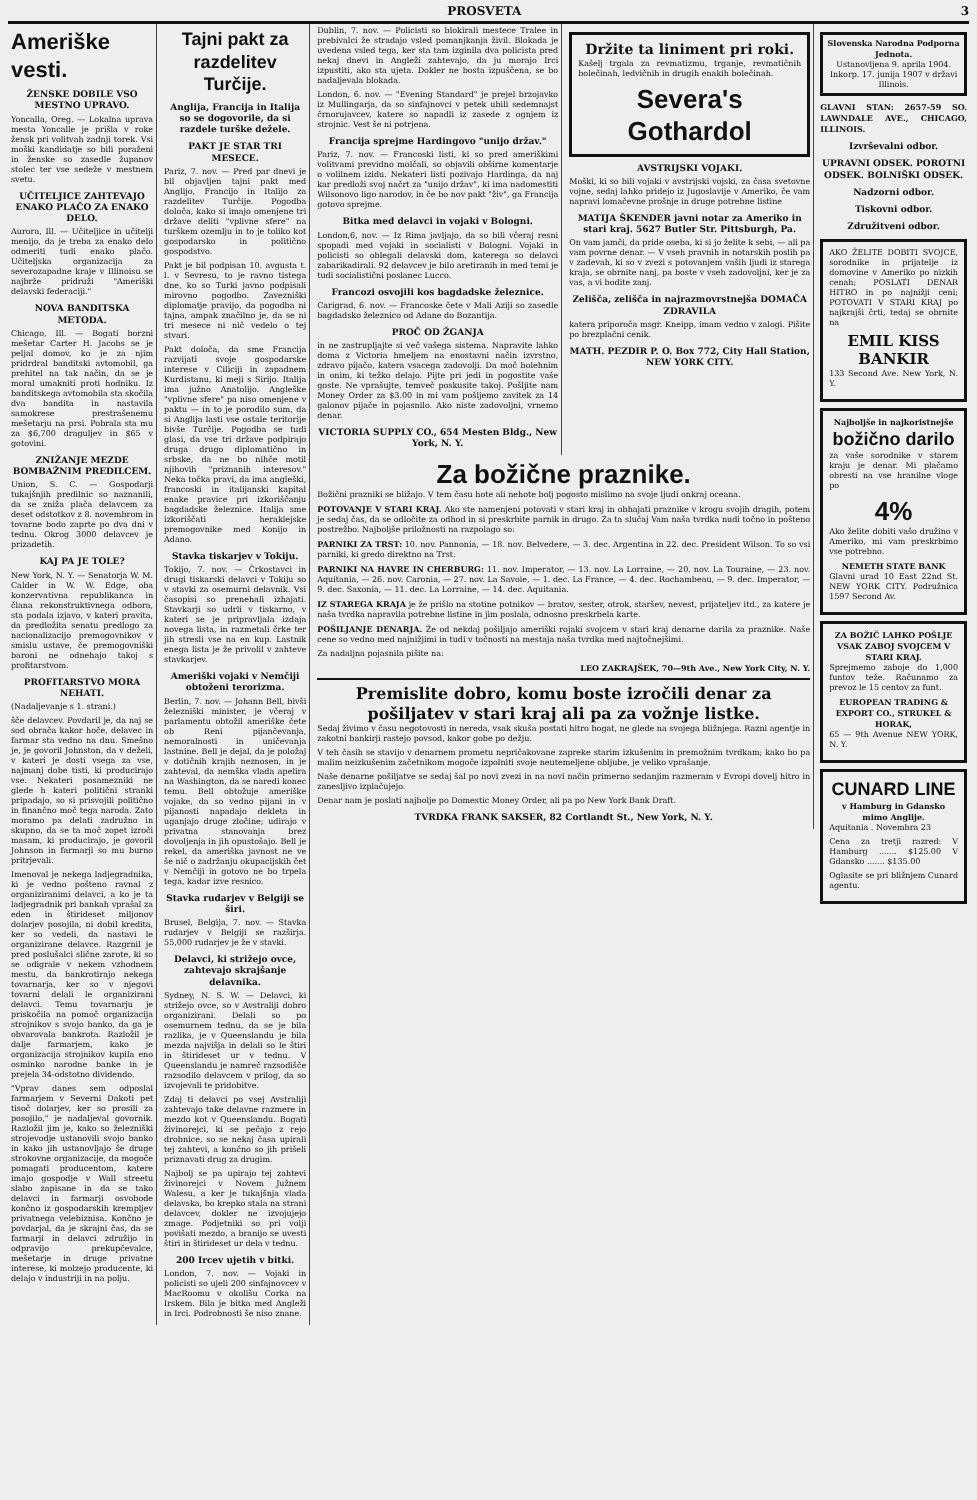PROSVETA 3
Ameriške vesti.
ŽENSKE DOBILE VSO MESTNO UPRAVO.
Yoncalla, Oreg. — Lokalna uprava mesta Yoncalle je prišla v roke žensk pri volitvah zadnji torek. Vsi moški kandidatje so bili poraženi in ženske so zasedle županov stolec ter vse sedeže v mestnem svetu.
UČITELJICE ZAHTEVAJO ENAKO PLAČO ZA ENAKO DELO.
Aurora, Ill. — Učiteljice in učitelji menijo, da je treba za enako delo odmeriti tudi enako plačo. Učiteljska organizacija za severozapadne kraje v Illinoisu se najbrže pridruži "Ameriški delavski federaciji."
NOVA BANDITSKA METODA.
Chicago, Ill. — Bogati borzni mešetar Carter H. Jacobs se je peljal domov, ko je za njim pridrdral banditski avtomobil, ga prehitel na tak način, da se je moral umakniti proti hodniku. Iz banditskega avtomobila sta skočila dva bandita in nastavila samokrese prestrašenemu mešetarju na prsi. Pobrala sta mu za $6,700 draguljev in $65 v gotovini.
ZNIŽANJE MEZDE BOMBAŽNIM PREDILCEM.
Union, S. C. — Gospodarji tukajšnjih predilnic so naznanili, da se zniža plača delavcem za deset odstotkov z 8. novembrom in tovarne bodo zaprte po dva dni v tednu. Okrog 3000 delavcev je prizadetih.
KAJ PA JE TOLE?
New York, N. Y. — Senatorja W. M. Calder in W. W. Edge, oba konzervativna republikanca in člana rekonstruktivnega odbora, sta podala izjavo, v kateri pravita, da predložita senatu predlogo za nacionalizacijo premogovnikov v smislu ustave, če premogovniški baroni ne odnehajo takoj s profitarstvom.
PROFITARSTVO MORA NEHATI.
(Nadaljevanje s 1. strani.)
šče delavcev. Povdaril je, da naj se sod obrača kakor hoče, delavec in farmar sta vedno na dnu. Smešno je, je govoril Johnston, da v deželi, v kateri je dosti vsega za vse, najmanj dobe tisti, ki producirajo vse. Nekateri posamezniki ne glede h kateri politični stranki pripadajo, so si prisvojili politično in finančno moč tega naroda. Zato moramo pa delati zadružno in skupno, da se ta moč zopet izroči masam, ki producirajo, je govoril Johnson in farmarji so mu burno pritrjevali.
Imenoval je nekega ladjegradnika, ki je vedno pošteno ravnal z organiziranimi delavci, a ko je ta ladjegradnik pri bankah vprašal za eden in štirideset miljonov dolarjev posojila, ni dobil kredita, ker so vedeli, da nastavi le organizirane delavce. Razgrnil je pred poslušalci slične zarote, ki so se odigrale v nekem vzhodnem mestu, da bankrotirajo nekega tovarnarja, ker so v njegovi tovarni delali le organizirani delavci. Temu tovarnarju je priskočila na pomoč organizacija strojnikov s svojo banko, da ga je obvarovala bankrota. Razložil je dalje farmarjem, kako je organizacija strojnikov kupila eno osminko narodne banke in je prejela 34-odstotno dividendo.
"Vprav danes sem odposlal farmarjem v Severni Dakoti pet tisoč dolarjev, ker so prosili za posojilo," je nadaljeval govornik. Razložil jim je, kako so železniški strojevodje ustanovili svojo banko in kako jih ustanovljajo še druge strokovne organizacije, da mogoče pomagati producentom, katere imajo gospodje v Wall streetu slabo zapisane in da se tako delavci in farmarji osvobode končno iz gospodarskih krempljev privatnega velebiznisa. Končno je povdarjal, da je skrajni čas, da se farmarji in delavci združijo in odpravijo prekupčevalce, mešetarje in druge privatne interese, ki molzejo producente, ki delajo v industriji in na polju.
Tajni pakt za razdelitev Turčije.
Anglija, Francija in Italija so se dogovorile, da si razdele turške dežele.
PAKT JE STAR TRI MESECE.
Pariz, 7. nov. — Pred par dnevi je bil objavljen tajni pakt med Anglijo, Francijo in Italijo za razdelitev Turčije. Pogodba določa, kako si imajo omenjene tri države deliti "vplivne sfere" na turškem ozemlju in to je toliko kot gospodarsko in politično gospodstvo.
Pakt je bil podpisan 10. avgusta t. l. v Sevresu, to je ravno tistega dne, ko so Turki javno podpisali mirovno pogodbo. Zavezniški diplomatje pravijo, da pogodba ni tajna, ampak značilno je, da se ni tri mesece ni nič vedelo o tej stvari.
Pakt določa, da sme Francija razvijati svoje gospodarske interese v Ciliciji in zapadnem Kurdistanu, ki meji s Sirijo. Italija ima južno Anatolijo. Angleške "vplivne sfere" pa niso omenjene v paktu — in to je porodilo sum, da si Anglija lasti vse ostale teritorije bivše Turčije. Pogodba se tudi glasi, da vse tri države podpirajo druga drugo diplomatično in srbske, da ne bo nihče motil njihovih "priznanih interesov." Neka točka pravi, da ima angleški, francoski in italijanski kapital enake pravice pri izkoriščanju bagdadske železnice. Italija sme izkoriščati heraklejske premogovnike med Konijo in Adano.
Stavka tiskarjev v Tokiju.
Tokijo, 7. nov. — Črkostavci in drugi tiskarski delavci v Tokiju so v stavki za osemurni delavnik. Vsi časopisi so prenehali izhajati. Stavkarji so udrli v tiskarno, v kateri se je pripravljala izdaja novega lista, in razmetali črke ter jih stresli vse na en kup. Lastnik enega lista je že privolil v zahteve stavkarjev.
Ameriški vojaki v Nemčiji obtoženi terorizma.
Berlin, 7. nov. — Johann Bell, bivši železniški minister, je včeraj v parlamentu obtožil ameriške čete ob Reni pijančevanja, nemoralnosti in uničevanja lastnine. Bell je dejal, da je položaj v dotičnih krajih neznosen, in je zahteval, da nemška vlada apelira na Washington, da se naredi konec temu. Bell obtožuje ameriške vojake, da so vedno pijani in v pijanosti napadajo dekleta in uganjajo druge zločine; udirajo v privatna stanovanja brez dovoljenja in jih opustošajo. Bell je rekel, da ameriška javnost ne ve še nič o zadržanju okupacijskih čet v Nemčiji in gotovo ne bo trpela tega, kadar izve resnico.
Stavka rudarjev v Belgiji se širi.
Brusel, Belgija, 7. nov. — Stavka rudarjev v Belgiji se razširja. 55,000 rudarjev je že v stavki.
Delavci, ki strižejo ovce, zahtevajo skrajšanje delavnika.
Sydney, N. S. W. — Delavci, ki strižejo ovce, so v Avstraliji dobro organizirani. Delali so po osemurnem tednu, da se je bila razlika, je v Queenslandu je bila mezda najvišja in delali so le štiri in štirideset ur v tednu. V Queenslandu je namreč razsodišče razsodilo delavcem v prilog, da so izvojevali te pridobitve.
Zdaj ti delavci po vsej Avstraliji zahtevajo take delavne razmere in mezdo kot v Queenslandu. Bogati živinorejci, ki se pečajo z rejo drobnice, so se nekaj časa upirali tej zahtevi, a končno so jih prišeli priznavati drug za drugim.
Najbolj se pa upirajo tej zahtevi živinorejci v Novem Južnem Walesu, a ker je tukajšnja vlada delavska, bo krepko stala na strani delavcev, dokler ne izvojujejo zmage. Podjetniki so pri volji povišati mezdo, a branijo se uvesti štiri in štirideset ur dela v tednu.
200 Ircev ujetih v bitki.
London, 7. nov. — Vojaki in policisti so ujeli 200 sinfajnovcev v MacRoomu v okolišu Corka na Irskem. Bila je bitka med Angleži in Irci. Podrobnosti še niso znane.
Dublin, 7. nov. — Policisti so blokirali mestece Tralee in prebivalci že stradajo vsled pomanjkanja živil. Blokada je uvedena vsled tega, ker sta tam izginila dva policista pred nekaj dnevi in Angleži zahtevajo, da ju morajo Irci izpustiti, ako sta ujeta. Dokler ne bosta izpuščena, se bo nadaljevala blokada.
London, 6. nov. — "Evening Standard" je prejel brzojavko iz Mullingarja, da so sinfajnovci v petek ubili sedemnajst črnorujavcev, katere so napadli iz zasede z ognjem iz strojnic. Vest še ni potrjena.
Francija sprejme Hardingovo "unijo držav."
Pariz, 7. nov. — Francoski listi, ki so pred ameriškimi volitvami previdno molčali, so objavili obširne komentarje o volilnem izidu. Nekateri listi pozivajo Hardinga, da naj kar predloži svoj načrt za "unijo držav", ki ima nadomestiti Wilsonovo ligo narodov, in če bo nov pakt "živ", ga Francija gotovo sprejme.
Bitka med delavci in vojaki v Bologni.
London,6, nov. — Iz Rima javljajo, da so bili včeraj resni spopadi med vojaki in socialisti v Bologni. Vojaki in policisti so oblegali delavski dom, katerega so delavci zabarikadirali. 92 delavcev je bilo aretiranih in med temi je tudi socialistični poslanec Lucco.
Francozi osvojili kos bagdadske železnice.
Carigrad, 6. nov. — Francoske čete v Mali Aziji so zasedle bagdadsko železnico od Adane do Bozantija.
PROČ OD ŽGANJA
in ne zastrupljajte si več vašega sistema. Napravite lahko doma z Victoria hmeljem na enostavni način izvrstno, zdravo pijačo, katera vsacega zadovolji. Da moč bolehnim in onim, ki težko delajo. Pijte pri jedi in pogostite vaše goste. Ne vprašujte, temveč poskusite takoj. Pošljite nam Money Order za $3.00 in mi vam pošljemo zavitek za 14 galonov pijače in pojasnilo. Ako niste zadovoljni, vrnemo denar.
VICTORIA SUPPLY CO., 654 Mesten Bldg., New York, N. Y.
Držite ta liniment pri roki.
Kašelj trgala za revmatizmu, trganje, revmatičnih bolečinah, ledvičnih in drugih enakih bolečinah.
Severa's Gothardol
AVSTRIJSKI VOJAKI.
Moški, ki so bili vojaki v avstrijski vojski, za časa svetovne vojne, sedaj lahko pridejo iz Jugoslavije v Ameriko, če vam napravi lomačevne prošnje in druge potrebne listine
MATIJA ŠKENDER javni notar za Ameriko in stari kraj. 5627 Butler Str. Pittsburgh, Pa.
On vam jamči, da pride oseba, ki si jo želite k sebi, — ali pa vam povrne denar. — V vseh pravnih in notarskih poslih pa v zadevah, ki so v zvezi s potovanjem vaših ljudi iz starega kraja, se obrnite nanj, pa boste v vseh zadovoljni, ker je za vas, a vi bodite zanj.
Zelišča, zelišča in najrazmovrstnejša DOMAČA ZDRAVILA
katera priporoča msgr. Kneipp, imam vedno v zalogi. Pišite po brezplačni cenik.
MATH. PEZDIR P. O. Box 772, City Hall Station, NEW YORK CITY.
Za božične praznike.
Božični prazniki se bližajo. V tem času hote ali nehote bolj pogosto mislimo na svoje ljudi onkraj oceana.
POTOVANJE V STARI KRAJ. Ako ste namenjeni potovati v stari kraj in obhajati praznike v krogu svojih dragih, potem je sedaj čas, da se odločite za odhod in si preskrbite parnik in drugo. Za ta slučaj Vam naša tvrdka nudi točno in pošteno postrežbo. Najboljše priložnosti na razpolago so:
PARNIKI ZA TRST: 10. nov. Pannonia, — 18. nov. Belvedere, — 3. dec. Argentina in 22. dec. President Wilson. To so vsi parniki, ki gredo direktno na Trst.
PARNIKI NA HAVRE IN CHERBURG: 11. nov. Imperator, — 13. nov. La Lorraine, — 20. nov. La Touraine, — 23. nov. Aquitania, — 26. nov. Caronia, — 27. nov. La Savoie, — 1. dec. La France, — 4. dec. Rochambeau, — 9. dec. Imperator, — 9. dec. Saxonia, — 11. dec. La Lorraine, — 14. dec. Aquitania.
IZ STAREGA KRAJA je že prišlo na stotine potnikov — bratov, sester, otrok, staršev, nevest, prijateljev itd., za katere je naša tvrdka napravila potrebne listine in jim poslala, odnosno preskrbela karte.
POŠILJANJE DENARJA. Že od nekdaj pošiljajo ameriški rojaki svojcem v stari kraj denarne darila za praznike. Naše cene so vedno med najnižjimi in tudi v točnosti na mestaja naša tvrdka med najtočnejšimi.
Za nadaljna pojasnila pišite na:
LEO ZAKRAJŠEK, 70—9th Ave., New York City, N. Y.
Premislite dobro, komu boste izročili denar za pošiljatev v stari kraj ali pa za vožnje listke.
Sedaj živimo v času negotovosti in nereda, vsak skuša postati hitro bogat, ne glede na svojega bližnjega. Razni agentje in zakotni bankirji rastejo povsod, kakor gobe po dežju.
V teh časih se stavijo v denarnem prometu nepričakovane zapreke starim izkušenim in premožnim tvrdkam; kako bo pa malim neizkušenim začetnikom mogoče izpolniti svoje neutemeljene obljube, je veliko vprašanje.
Naše denarne pošiljatve se sedaj šal po novi zvezi in na novi način primerno sedanjim razmeram v Evropi dovelj hitro in zanesljivo izplačujejo.
Denar nam je poslati najbolje po Domestic Money Order, ali pa po New York Bank Draft.
TVRDKA FRANK SAKSER, 82 Cortlandt St., New York, N. Y.
Slovenska Narodna Podporna Jednota.
Ustanovljena 9. aprila 1904. Inkorp. 17. junija 1907 v državi Illinois.
GLAVNI STAN: 2657-59 SO. LAWNDALE AVE., CHICAGO, ILLINOIS.
Izvrševalni odbor.
UPRAVNI ODSEK. POROTNI ODSEK. BOLNIŠKI ODSEK.
Nadzorni odbor.
Tiskovni odbor.
Združitveni odbor.
AKO ŽELITE DOBITI SVOJCE, sorodnike in prijatelje iz domovine v Ameriko po nizkih cenah; POSLATI DENAR HITRO in po najnižji ceni; POTOVATI V STARI KRAJ po najkrajši črti, tedaj se obrnite na
EMIL KISS BANKIR
133 Second Ave. New York, N. Y.
Najboljše in najkoristnejše
božično darilo
za vaše sorodnike v starem kraju je denar. Mi plačamo obresti na vse hranilne vloge po
4%
Ako želite dobiti vašo družino v Ameriko, mi vam preskrbimo vse potrebno.
NEMETH STATE BANK
Glavni urad 10 East 22nd St. NEW YORK CITY. Podružnica 1597 Second Av.
ZA BOŽIČ LAHKO POŠLJE VSAK ZABOJ SVOJCEM V STARI KRAJ.
Sprejmemo zaboje do 1,000 funtov teže. Računamo za prevoz le 15 centov za funt.
EUROPEAN TRADING & EXPORT CO., STRUKEL & HORAK,
65 — 9th Avenue NEW YORK, N. Y.
CUNARD LINE
v Hamburg in Gdansko mimo Anglije.
Aquitania . Novembra 23
Cena za tretji razred: V Hamburg ....... $125.00 V Gdansko ....... $135.00
Oglasite se pri bližnjem Cunard agentu.